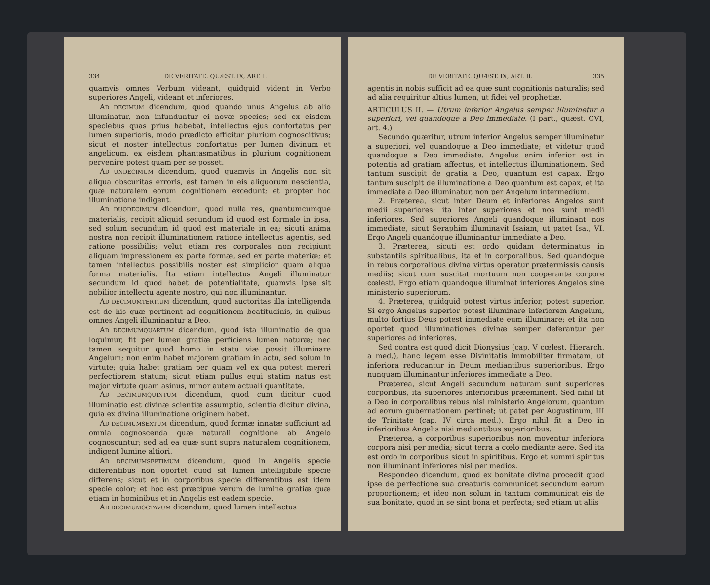334 DE VERITATE. QUÆST. IX, ART. I.
quamvis omnes Verbum videant, quidquid vident in Verbo superiores Angeli, videant et inferiores.
AD DECIMUM dicendum, quod quando unus Angelus ab alio illuminatur, non infunduntur ei novæ species; sed ex eisdem speciebus quas prius habebat, intellectus ejus confortatus per lumen superioris, modo prædicto efficitur plurium cognoscitivus; sicut et noster intellectus confortatus per lumen divinum et angelicum, ex eisdem phantasmatibus in plurium cognitionem pervenire potest quam per se posset.
AD UNDECIMUM dicendum, quod quamvis in Angelis non sit aliqua obscuritas erroris, est tamen in eis aliquorum nescientia, quæ naturalem eorum cognitionem excedunt; et propter hoc illuminatione indigent.
AD DUODECIMUM dicendum, quod nulla res, quantumcumque materialis, recipit aliquid secundum id quod est formale in ipsa, sed solum secundum id quod est materiale in ea; sicuti anima nostra non recipit illuminationem ratione intellectus agentis, sed ratione possibilis; velut etiam res corporales non recipiunt aliquam impressionem ex parte formæ, sed ex parte materiæ; et tamen intellectus possibilis noster est simplicior quam aliqua forma materialis. Ita etiam intellectus Angeli illuminatur secundum id quod habet de potentialitate, quamvis ipse sit nobilior intellectu agente nostro, qui non illuminantur.
AD DECIMUMTERTIUM dicendum, quod auctoritas illa intelligenda est de his quæ pertinent ad cognitionem beatitudinis, in quibus omnes Angeli illuminantur a Deo.
AD DECIMUMQUARTUM dicendum, quod ista illuminatio de qua loquimur, fit per lumen gratiæ perficiens lumen naturæ; nec tamen sequitur quod homo in statu viæ possit illuminare Angelum; non enim habet majorem gratiam in actu, sed solum in virtute; quia habet gratiam per quam vel ex qua potest mereri perfectiorem statum; sicut etiam pullus equi statim natus est major virtute quam asinus, minor autem actuali quantitate.
AD DECIMUMQUINTUM dicendum, quod cum dicitur quod illuminatio est divinæ scientiæ assumptio, scientia dicitur divina, quia ex divina illuminatione originem habet.
AD DECIMUMSEXTUM dicendum, quod formæ innatæ sufficiunt ad omnia cognoscenda quæ naturali cognitione ab Angelo cognoscuntur; sed ad ea quæ sunt supra naturalem cognitionem, indigent lumine altiori.
AD DECIMUMSEPTIMUM dicendum, quod in Angelis specie differentibus non oportet quod sit lumen intelligibile specie differens; sicut et in corporibus specie differentibus est idem specie color; et hoc est præcipue verum de lumine gratiæ quæ etiam in hominibus et in Angelis est eadem specie.
AD DECIMUMOCTAVUM dicendum, quod lumen intellectus
DE VERITATE. QUÆST. IX, ART. II. 335
agentis in nobis sufficit ad ea quæ sunt cognitionis naturalis; sed ad alia requiritur altius lumen, ut fidei vel prophetiæ.
ARTICULUS II. — Utrum inferior Angelus semper illuminetur a superiori, vel quandoque a Deo immediate. (I part., quæst. CVI, art. 4.)
Secundo quæritur, utrum inferior Angelus semper illuminetur a superiori, vel quandoque a Deo immediate; et videtur quod quandoque a Deo immediate. Angelus enim inferior est in potentia ad gratiam affectus, et intellectus illuminationem. Sed tantum suscipit de gratia a Deo, quantum est capax. Ergo tantum suscipit de illuminatione a Deo quantum est capax, et ita immediate a Deo illuminatur, non per Angelum intermedium.
2. Præterea, sicut inter Deum et inferiores Angelos sunt medii superiores; ita inter superiores et nos sunt medii inferiores. Sed superiores Angeli quandoque illuminant nos immediate, sicut Seraphim illuminavit Isaiam, ut patet Isa., VI. Ergo Angeli quandoque illuminantur immediate a Deo.
3. Præterea, sicuti est ordo quidam determinatus in substantiis spiritualibus, ita et in corporalibus. Sed quandoque in rebus corporalibus divina virtus operatur prætermissis causis mediis; sicut cum suscitat mortuum non cooperante corpore cœlesti. Ergo etiam quandoque illuminat inferiores Angelos sine ministerio superiorum.
4. Præterea, quidquid potest virtus inferior, potest superior. Si ergo Angelus superior potest illuminare inferiorem Angelum, multo fortius Deus potest immediate eum illuminare; et ita non oportet quod illuminationes divinæ semper deferantur per superiores ad inferiores.
Sed contra est quod dicit Dionysius (cap. V cœlest. Hierarch. a med.), hanc legem esse Divinitatis immobiliter firmatam, ut inferiora reducantur in Deum mediantibus superioribus. Ergo nunquam illuminantur inferiores immediate a Deo.
Præterea, sicut Angeli secundum naturam sunt superiores corporibus, ita superiores inferioribus præeminent. Sed nihil fit a Deo in corporalibus rebus nisi ministerio Angelorum, quantum ad eorum gubernationem pertinet; ut patet per Augustinum, III de Trinitate (cap. IV circa med.). Ergo nihil fit a Deo in inferioribus Angelis nisi mediantibus superioribus.
Præterea, a corporibus superioribus non moventur inferiora corpora nisi per media; sicut terra a cœlo mediante aere. Sed ita est ordo in corporibus sicut in spiritibus. Ergo et summi spiritus non illuminant inferiores nisi per medios.
Respondeo dicendum, quod ex bonitate divina procedit quod ipse de perfectione sua creaturis communicet secundum earum proportionem; et ideo non solum in tantum communicat eis de sua bonitate, quod in se sint bona et perfecta; sed etiam ut aliis